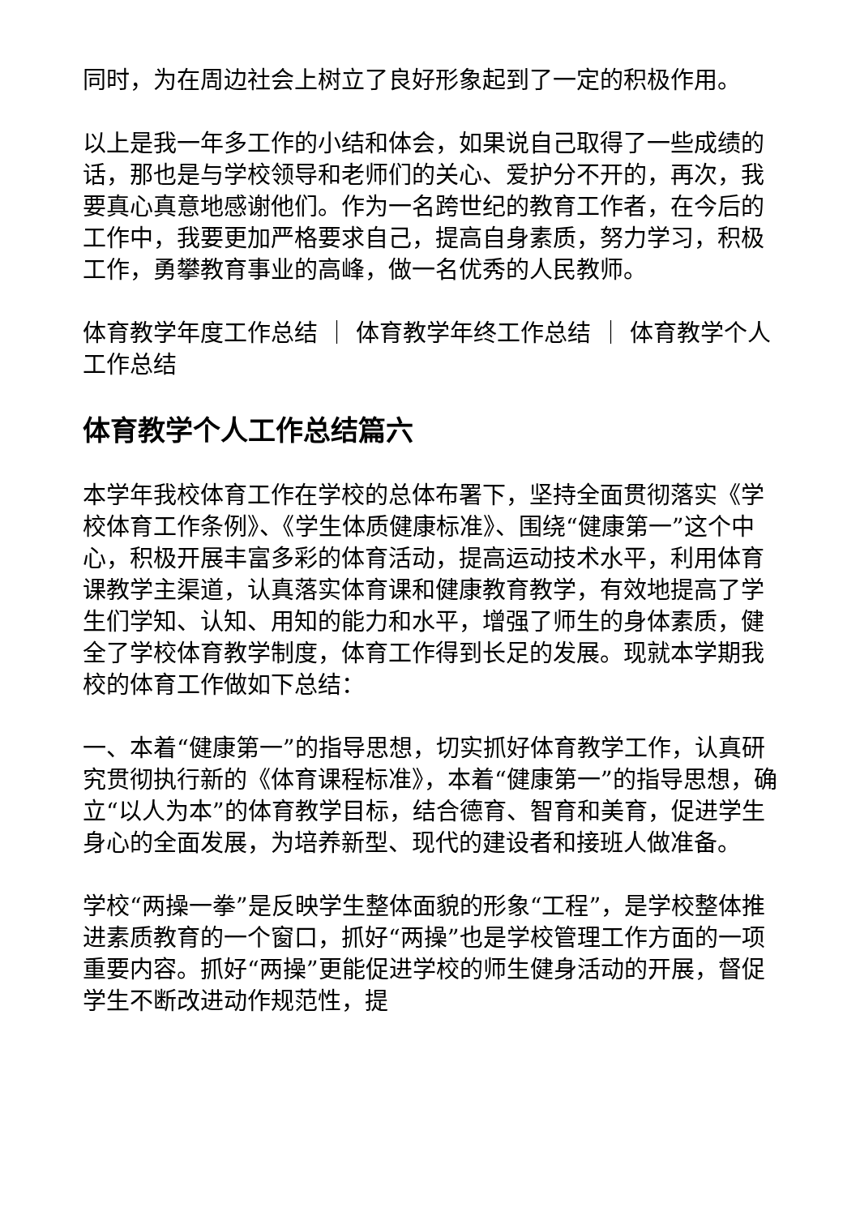同时，为在周边社会上树立了良好形象起到了一定的积极作用。
以上是我一年多工作的小结和体会，如果说自己取得了一些成绩的话，那也是与学校领导和老师们的关心、爱护分不开的，再次，我要真心真意地感谢他们。作为一名跨世纪的教育工作者，在今后的工作中，我要更加严格要求自己，提高自身素质，努力学习，积极工作，勇攀教育事业的高峰，做一名优秀的人民教师。
体育教学年度工作总结 ｜ 体育教学年终工作总结 ｜ 体育教学个人工作总结
体育教学个人工作总结篇六
本学年我校体育工作在学校的总体布署下，坚持全面贯彻落实《学校体育工作条例》、《学生体质健康标准》、围绕“健康第一”这个中心，积极开展丰富多彩的体育活动，提高运动技术水平，利用体育课教学主渠道，认真落实体育课和健康教育教学，有效地提高了学生们学知、认知、用知的能力和水平，增强了师生的身体素质，健全了学校体育教学制度，体育工作得到长足的发展。现就本学期我校的体育工作做如下总结：
一、本着“健康第一”的指导思想，切实抓好体育教学工作，认真研究贯彻执行新的《体育课程标准》，本着“健康第一”的指导思想，确立“以人为本”的体育教学目标，结合德育、智育和美育，促进学生身心的全面发展，为培养新型、现代的建设者和接班人做准备。
学校“两操一拳”是反映学生整体面貌的形象“工程”，是学校整体推进素质教育的一个窗口，抓好“两操”也是学校管理工作方面的一项重要内容。抓好“两操”更能促进学校的师生健身活动的开展，督促学生不断改进动作规范性，提